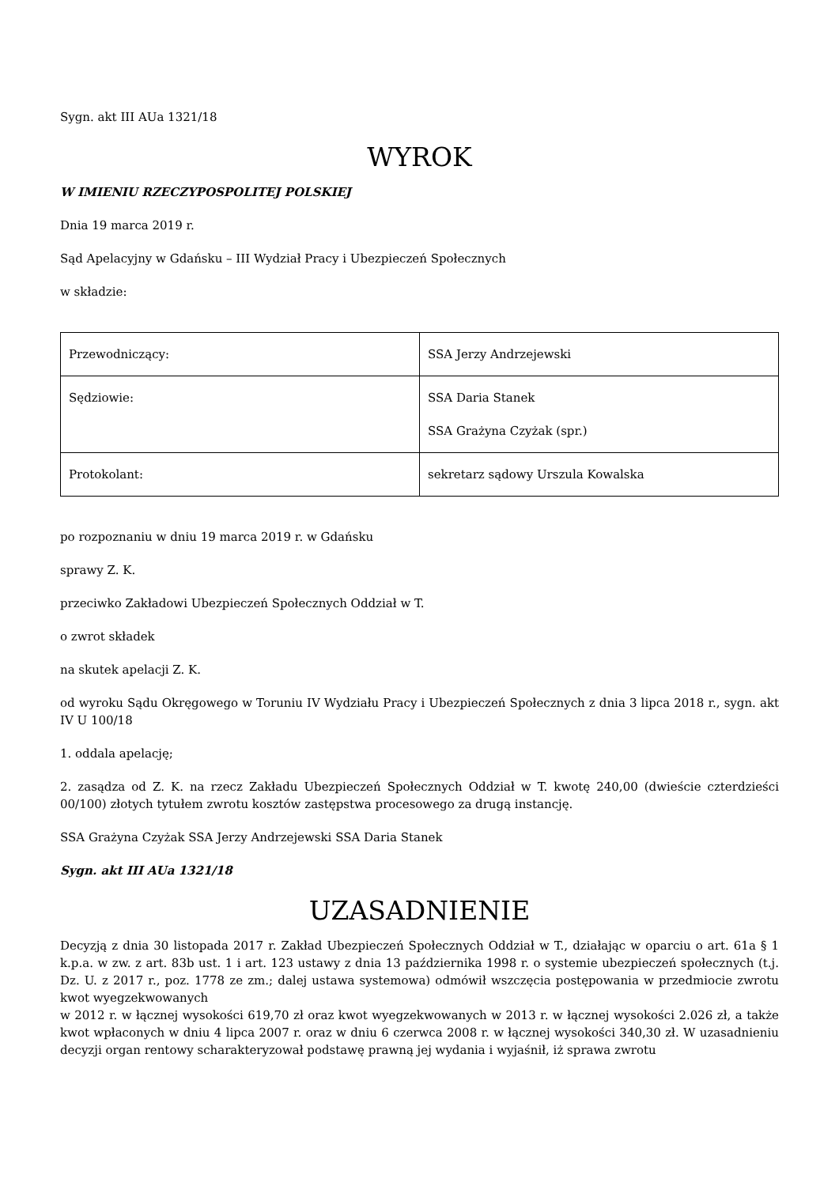Sygn. akt III AUa 1321/18
WYROK
W IMIENIU RZECZYPOSPOLITEJ POLSKIEJ
Dnia 19 marca 2019 r.
Sąd Apelacyjny w Gdańsku – III Wydział Pracy i Ubezpieczeń Społecznych
w składzie:
| Przewodniczący: | SSA Jerzy Andrzejewski |
| Sędziowie: | SSA Daria Stanek SSA Grażyna Czyżak (spr.) |
| Protokolant: | sekretarz sądowy Urszula Kowalska |
po rozpoznaniu w dniu 19 marca 2019 r. w Gdańsku
sprawy Z. K.
przeciwko Zakładowi Ubezpieczeń Społecznych Oddział w T.
o zwrot składek
na skutek apelacji Z. K.
od wyroku Sądu Okręgowego w Toruniu IV Wydziału Pracy i Ubezpieczeń Społecznych z dnia 3 lipca 2018 r., sygn. akt IV U 100/18
1. oddala apelację;
2. zasądza od Z. K. na rzecz Zakładu Ubezpieczeń Społecznych Oddział w T. kwotę 240,00 (dwieście czterdzieści 00/100) złotych tytułem zwrotu kosztów zastępstwa procesowego za drugą instancję.
SSA Grażyna Czyżak SSA Jerzy Andrzejewski SSA Daria Stanek
Sygn. akt III AUa 1321/18
UZASADNIENIE
Decyzją z dnia 30 listopada 2017 r. Zakład Ubezpieczeń Społecznych Oddział w T., działając w oparciu o art. 61a § 1 k.p.a. w zw. z art. 83b ust. 1 i art. 123 ustawy z dnia 13 października 1998 r. o systemie ubezpieczeń społecznych (t.j. Dz. U. z 2017 r., poz. 1778 ze zm.; dalej ustawa systemowa) odmówił wszczęcia postępowania w przedmiocie zwrotu kwot wyegzekwowanych
w 2012 r. w łącznej wysokości 619,70 zł oraz kwot wyegzekwowanych w 2013 r. w łącznej wysokości 2.026 zł, a także kwot wpłaconych w dniu 4 lipca 2007 r. oraz w dniu 6 czerwca 2008 r. w łącznej wysokości 340,30 zł. W uzasadnieniu decyzji organ rentowy scharakteryzował podstawę prawną jej wydania i wyjaśnił, iż sprawa zwrotu